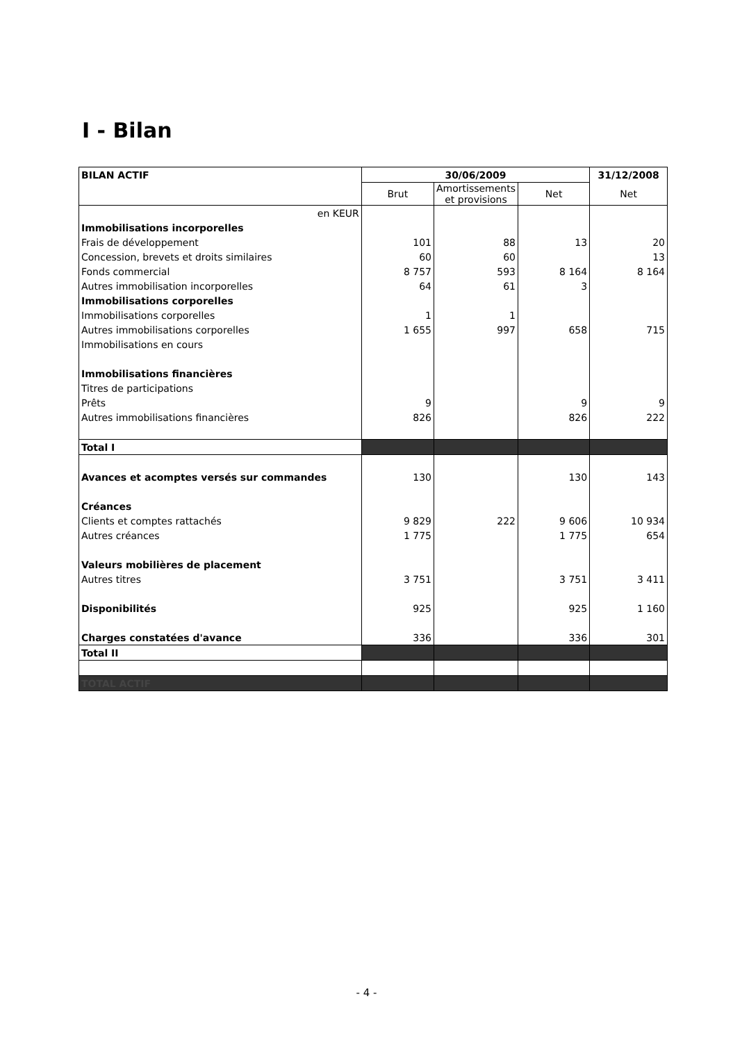I - Bilan
| BILAN ACTIF | 30/06/2009 | | | 31/12/2008 |
| --- | --- | --- | --- | --- |
| | Brut | Amortissements et provisions | Net | Net |
| en KEUR | | | | |
| Immobilisations incorporelles | | | | |
| Frais de développement | 101 | 88 | 13 | 20 |
| Concession, brevets et droits similaires | 60 | 60 | | 13 |
| Fonds commercial | 8 757 | 593 | 8 164 | 8 164 |
| Autres immobilisation incorporelles | 64 | 61 | 3 | |
| Immobilisations corporelles | | | | |
| Immobilisations corporelles | 1 | 1 | | |
| Autres immobilisations corporelles | 1 655 | 997 | 658 | 715 |
| Immobilisations en cours | | | | |
| Immobilisations financières | | | | |
| Titres de participations | | | | |
| Prêts | 9 | | 9 | 9 |
| Autres immobilisations financières | 826 | | 826 | 222 |
| Total I | | | | |
| Avances et acomptes versés sur commandes | 130 | | 130 | 143 |
| Créances | | | | |
| Clients et comptes rattachés | 9 829 | 222 | 9 606 | 10 934 |
| Autres créances | 1 775 | | 1 775 | 654 |
| Valeurs mobilières de placement | | | | |
| Autres titres | 3 751 | | 3 751 | 3 411 |
| Disponibilités | 925 | | 925 | 1 160 |
| Charges constatées d'avance | 336 | | 336 | 301 |
| Total II | | | | |
| TOTAL ACTIF | | | | |
- 4 -